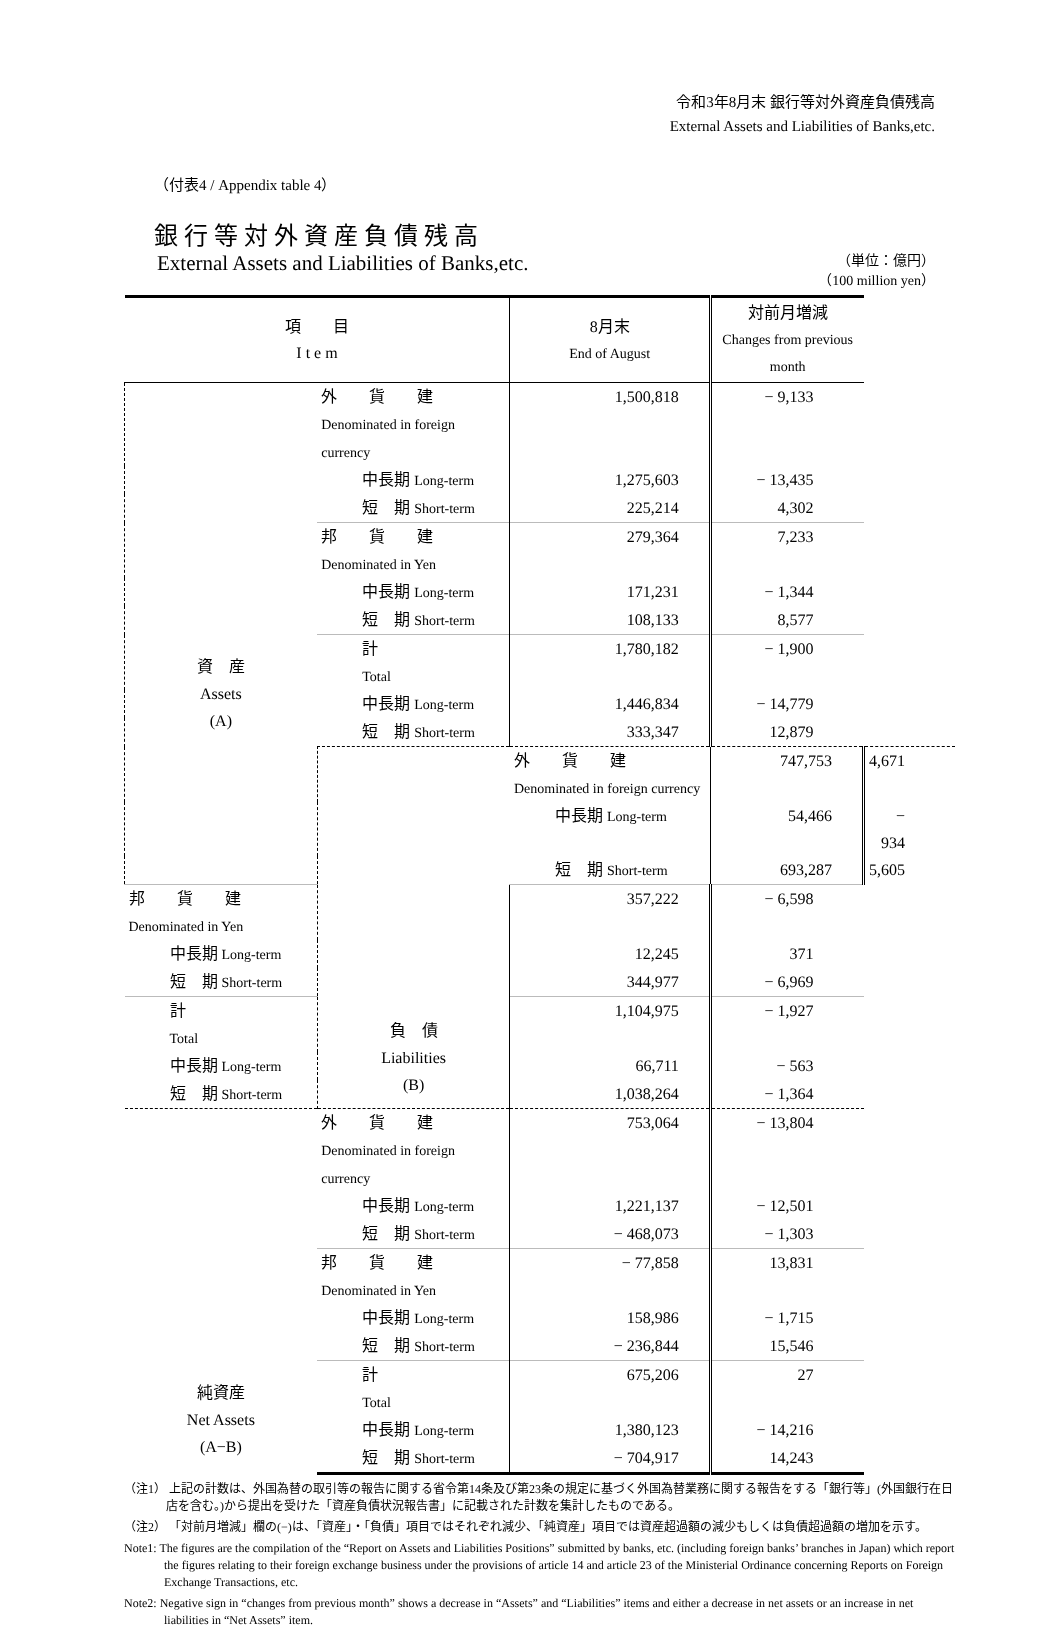令和3年8月末 銀行等対外資産負債残高
External Assets and Liabilities of Banks,etc.
（付表4 / Appendix table 4）
銀行等対外資産負債残高
External Assets and Liabilities of Banks,etc.
（単位：億円）
（100 million yen）
| 項 目 I t e m | | 8月末 End of August | 対前月増減 Changes from previous month | |
| --- | --- | --- | --- | --- |
| 資 産 Assets (A) | 外 貨 建 Denominated in foreign currency | 1,500,818 | − 9,133 | |
| | 中長期 Long-term | 1,275,603 | − 13,435 | |
| | 短 期 Short-term | 225,214 | 4,302 | |
| | 邦 貨 建 Denominated in Yen | 279,364 | 7,233 | |
| | 中長期 Long-term | 171,231 | − 1,344 | |
| | 短 期 Short-term | 108,133 | 8,577 | |
| | 計 Total | 1,780,182 | − 1,900 | |
| | 中長期 Long-term | 1,446,834 | − 14,779 | |
| | 短 期 Short-term | 333,347 | 12,879 | |
| | 負 債 Liabilities (B) | 外 貨 建 Denominated in foreign currency | 747,753 | 4,671 |
| | | 中長期 Long-term | 54,466 | − 934 |
| | | 短 期 Short-term | 693,287 | 5,605 |
| 邦 貨 建 Denominated in Yen | | 357,222 | − 6,598 | |
| 中長期 Long-term | | 12,245 | 371 | |
| 短 期 Short-term | | 344,977 | − 6,969 | |
| 計 Total | | 1,104,975 | − 1,927 | |
| 中長期 Long-term | | 66,711 | − 563 | |
| 短 期 Short-term | | 1,038,264 | − 1,364 | |
| 純資産 Net Assets (A−B) | 外 貨 建 Denominated in foreign currency | 753,064 | − 13,804 | |
| | 中長期 Long-term | 1,221,137 | − 12,501 | |
| | 短 期 Short-term | − 468,073 | − 1,303 | |
| | 邦 貨 建 Denominated in Yen | − 77,858 | 13,831 | |
| | 中長期 Long-term | 158,986 | − 1,715 | |
| | 短 期 Short-term | − 236,844 | 15,546 | |
| | 計 Total | 675,206 | 27 | |
| | 中長期 Long-term | 1,380,123 | − 14,216 | |
| | 短 期 Short-term | − 704,917 | 14,243 | |
（注1） 上記の計数は、外国為替の取引等の報告に関する省令第14条及び第23条の規定に基づく外国為替業務に関する報告をする「銀行等」(外国銀行在日店を含む。)から提出を受けた「資産負債状況報告書」に記載された計数を集計したものである。
（注2） 「対前月増減」欄の(−)は、「資産」・「負債」項目ではそれぞれ減少、「純資産」項目では資産超過額の減少もしくは負債超過額の増加を示す。
Note1: The figures are the compilation of the “Report on Assets and Liabilities Positions” submitted by banks, etc. (including foreign banks’ branches in Japan) which report the figures relating to their foreign exchange business under the provisions of article 14 and article 23 of the Ministerial Ordinance concerning Reports on Foreign Exchange Transactions, etc.
Note2: Negative sign in “changes from previous month” shows a decrease in “Assets” and “Liabilities” items and either a decrease in net assets or an increase in net liabilities in “Net Assets” item.